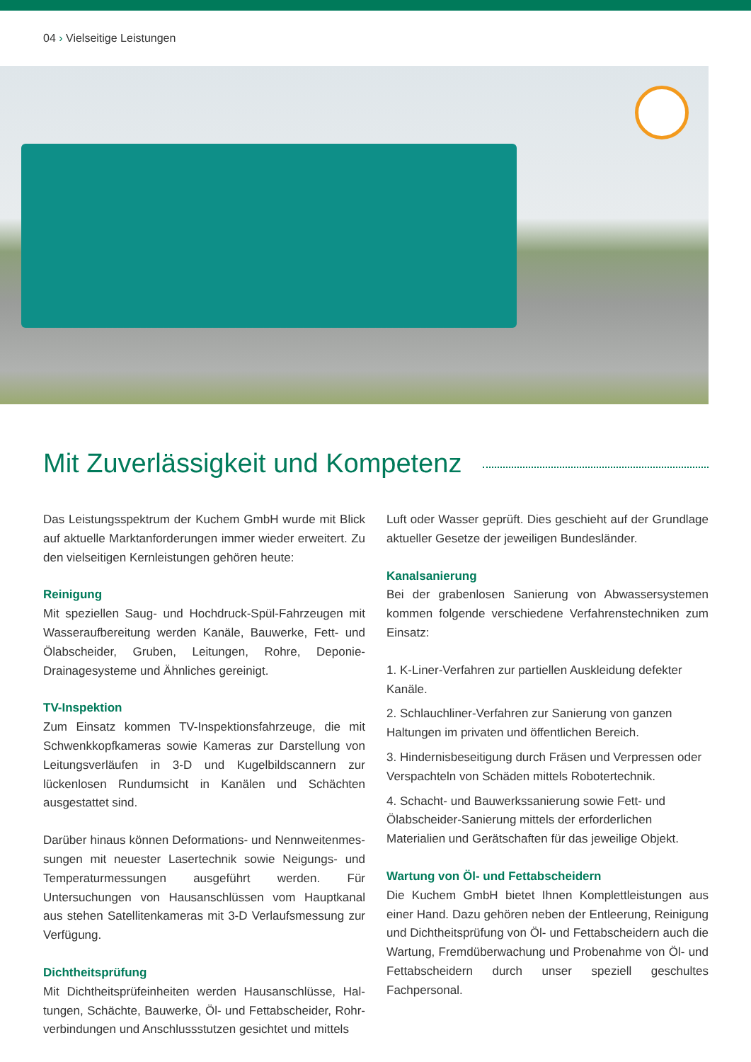04 › Vielseitige Leistungen
Mit Zuverlässigkeit und Kompetenz
Das Leistungsspektrum der Kuchem GmbH wurde mit Blick auf aktuelle Marktanforderungen immer wieder erweitert. Zu den vielseitigen Kernleistungen gehören heute:
Reinigung
Mit speziellen Saug- und Hochdruck-Spül-Fahrzeugen mit Wasseraufbereitung werden Kanäle, Bauwerke, Fett- und Ölabscheider, Gruben, Leitungen, Rohre, Deponie-Drainage­systeme und Ähnliches gereinigt.
TV-Inspektion
Zum Einsatz kommen TV-Inspektionsfahrzeuge, die mit Schwenkkopfkameras sowie Kameras zur Darstellung von Lei­tungsverläufen in 3-D und Kugelbildscannern zur lückenlosen Rundumsicht in Kanälen und Schächten ausgestattet sind.
Darüber hinaus können Deformations- und Nennweitenmes­sungen mit neuester Lasertechnik sowie Neigungs- und Tem­peraturmessungen ausgeführt werden. Für Untersuchungen von Hausanschlüssen vom Hauptkanal aus stehen Satelliten­kameras mit 3-D Verlaufsmessung zur Verfügung.
Dichtheitsprüfung
Mit Dichtheitsprüfeinheiten werden Hausanschlüsse, Hal­tungen, Schächte, Bauwerke, Öl- und Fettabscheider, Rohr­verbindungen und Anschlussstutzen gesichtet und mittels
Luft oder Wasser geprüft. Dies geschieht auf der Grundlage aktueller Gesetze der jeweiligen Bundesländer.
Kanalsanierung
Bei der grabenlosen Sanierung von Abwassersystemen kommen folgende verschiedene Verfahrenstechniken zum Einsatz:
1. K-Liner-Verfahren zur partiellen Auskleidung defekter Kanäle.
2. Schlauchliner-Verfahren zur Sanierung von ganzen Haltungen im privaten und öffentlichen Bereich.
3. Hindernisbeseitigung durch Fräsen und Verpressen oder Verspachteln von Schäden mittels Robotertechnik.
4. Schacht- und Bauwerkssanierung sowie Fett- und Ölabscheider-Sanierung mittels der erforderlichen Materialien und Gerätschaften für das jeweilige Objekt.
Wartung von Öl- und Fettabscheidern
Die Kuchem GmbH bietet Ihnen Komplettleistungen aus einer Hand. Dazu gehören neben der Entleerung, Reini­gung und Dichtheitsprüfung von Öl- und Fettabscheidern auch die Wartung, Fremdüberwachung und Probenahme von Öl- und Fettabscheidern durch unser speziell geschul­tes Fachpersonal.